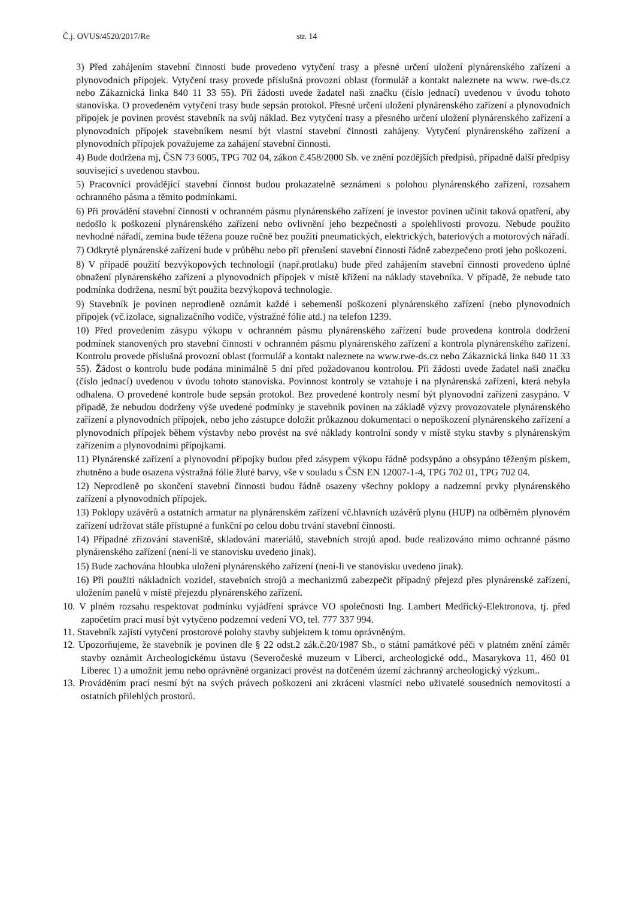Č.j. OVUS/4520/2017/Re str. 14
3) Před zahájením stavební činnosti bude provedeno vytyčení trasy a přesné určení uložení plynárenského zařízení a plynovodních přípojek. Vytyčení trasy provede příslušná provozní oblast (formulář a kontakt naleznete na www. rwe-ds.cz nebo Zákaznická linka 840 11 33 55). Při žádosti uvede žadatel naši značku (číslo jednací) uvedenou v úvodu tohoto stanoviska. O provedeném vytyčení trasy bude sepsán protokol. Přesné určení uložení plynárenského zařízení a plynovodních přípojek je povinen provést stavebník na svůj náklad. Bez vytyčení trasy a přesného určení uložení plynárenského zařízení a plynovodních přípojek stavebníkem nesmí být vlastní stavební činnosti zahájeny. Vytyčení plynárenského zařízení a plynovodních přípojek považujeme za zahájení stavební činnosti.
4) Bude dodržena mj, ČSN 73 6005, TPG 702 04, zákon č.458/2000 Sb. ve znění pozdějších předpisů, případně další předpisy související s uvedenou stavbou.
5) Pracovníci provádějící stavební činnost budou prokazatelně seznámeni s polohou plynárenského zařízení, rozsahem ochranného pásma a těmito podmínkami.
6) Při provádění stavební činnosti v ochranném pásmu plynárenského zařízení je investor povinen učinit taková opatření, aby nedošlo k poškození plynárenského zařízení nebo ovlivnění jeho bezpečnosti a spolehlivosti provozu. Nebude použito nevhodné nářadí, zemina bude těžena pouze ručně bez použití pneumatických, elektrických, bateriových a motorových nářadí.
7) Odkryté plynárenské zařízení bude v průběhu nebo při přerušení stavební činnosti řádně zabezpečeno proti jeho poškození.
8) V případě použití bezvýkopových technologií (např.protlaku) bude před zahájením stavební činnosti provedeno úplné obnažení plynárenského zařízení a plynovodních přípojek v místě křížení na náklady stavebníka. V případě, že nebude tato podmínka dodržena, nesmí být použita bezvýkopová technologie.
9) Stavebník je povinen neprodleně oznámit každé i sebemenší poškození plynárenského zařízení (nebo plynovodních přípojek (vč.izolace, signalizačního vodiče, výstražné fólie atd.) na telefon 1239.
10) Před provedením zásypu výkopu v ochranném pásmu plynárenského zařízení bude provedena kontrola dodržení podmínek stanovených pro stavební činnosti v ochranném pásmu plynárenského zařízení a kontrola plynárenského zařízení. Kontrolu provede příslušná provozní oblast (formulář a kontakt naleznete na www.rwe-ds.cz nebo Zákaznická linka 840 11 33 55). Žádost o kontrolu bude podána minimálně 5 dní před požadovanou kontrolou. Při žádosti uvede žadatel naši značku (číslo jednací) uvedenou v úvodu tohoto stanoviska. Povinnost kontroly se vztahuje i na plynárenská zařízení, která nebyla odhalena. O provedené kontrole bude sepsán protokol. Bez provedené kontroly nesmí být plynovodní zařízení zasypáno. V případě, že nebudou dodrženy výše uvedené podmínky je stavebník povinen na základě výzvy provozovatele plynárenského zařízení a plynovodních přípojek, nebo jeho zástupce doložit průkaznou dokumentaci o nepoškození plynárenského zařízení a plynovodních přípojek během výstavby nebo provést na své náklady kontrolní sondy v místě styku stavby s plynárenským zařízením a plynovodními přípojkami.
11) Plynárenské zařízení a plynovodní přípojky budou před zásypem výkopu řádně podsypáno a obsypáno těženým pískem, zhutněno a bude osazena výstražná fólie žluté barvy, vše v souladu s ČSN EN 12007-1-4, TPG 702 01, TPG 702 04.
12) Neprodleně po skončení stavební činnosti budou řádně osazeny všechny poklopy a nadzemní prvky plynárenského zařízení a plynovodních přípojek.
13) Poklopy uzávěrů a ostatních armatur na plynárenském zařízení vč.hlavních uzávěrů plynu (HUP) na odběrném plynovém zařízení udržovat stále přístupné a funkční po celou dobu trvání stavební činnosti.
14) Případné zřizování staveniště, skladování materiálů, stavebních strojů apod. bude realizováno mimo ochranné pásmo plynárenského zařízení (není-li ve stanovisku uvedeno jinak).
15) Bude zachována hloubka uložení plynárenského zařízení (není-li ve stanovisku uvedeno jinak).
16) Při použití nákladních vozidel, stavebních strojů a mechanizmů zabezpečit případný přejezd přes plynárenské zařízení, uložením panelů v místě přejezdu plynárenského zařízení.
10. V plném rozsahu respektovat podmínku vyjádření správce VO společnosti Ing. Lambert Medřický-Elektronova, tj. před započetím prací musí být vytyčeno podzemní vedení VO, tel. 777 337 994.
11. Stavebník zajistí vytyčení prostorové polohy stavby subjektem k tomu oprávněným.
12. Upozorňujeme, že stavebník je povinen dle § 22 odst.2 zák.č.20/1987 Sb., o státní památkové péči v platném znění záměr stavby oznámit Archeologickému ústavu (Severočeské muzeum v Liberci, archeologické odd., Masarykova 11, 460 01 Liberec 1) a umožnit jemu nebo oprávněné organizaci provést na dotčeném území záchranný archeologický výzkum..
13. Prováděním prací nesmí být na svých právech poškozeni ani zkráceni vlastníci nebo uživatelé sousedních nemovitostí a ostatních přilehlých prostorů.